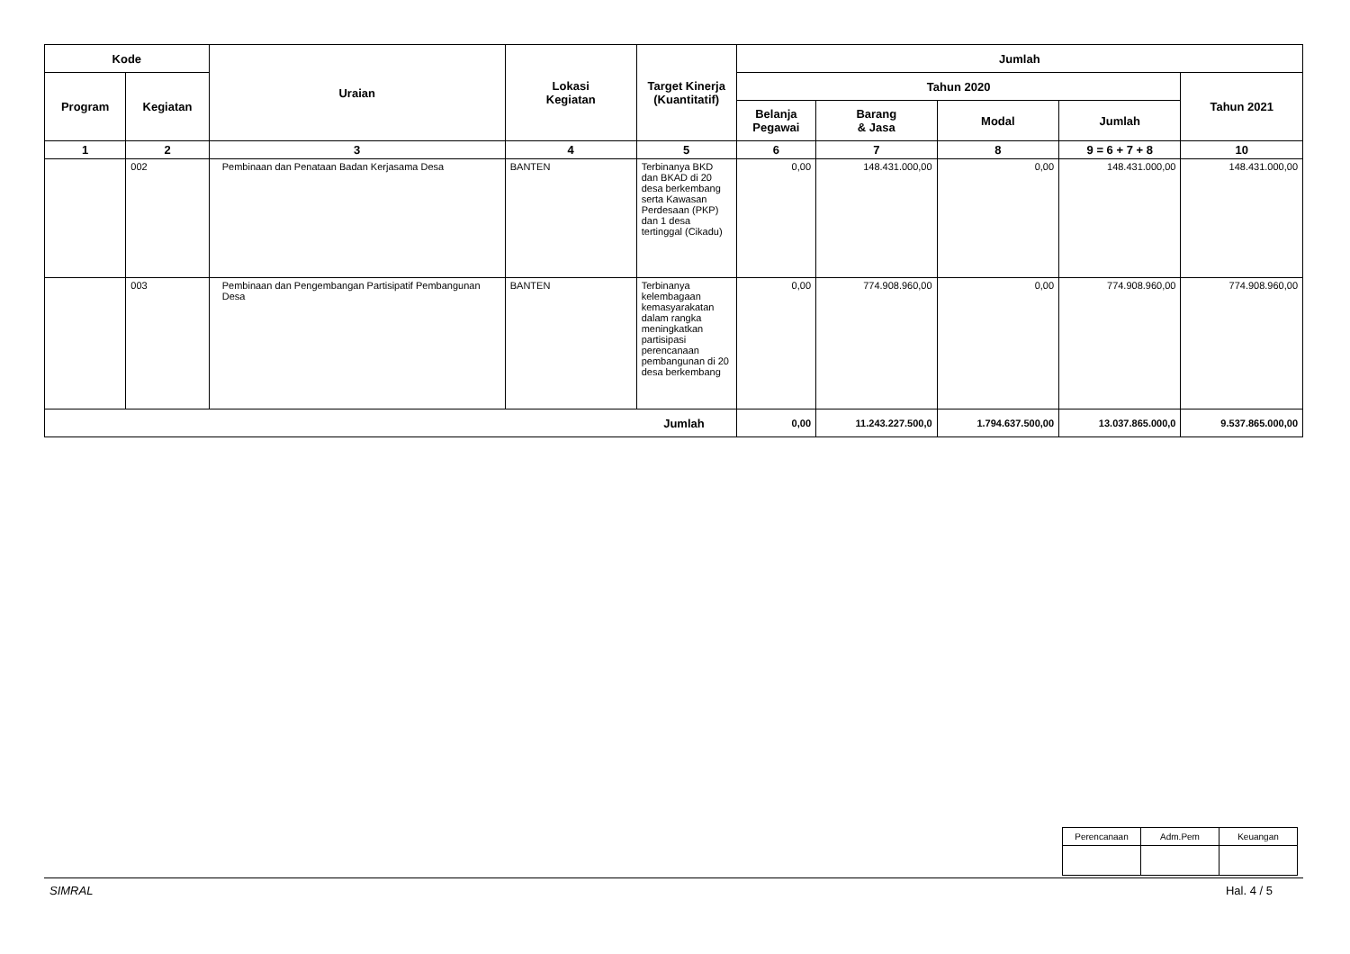| Kode | | Uraian | Lokasi Kegiatan | Target Kinerja (Kuantitatif) | Jumlah | | | | |
| --- | --- | --- | --- | --- | --- | --- | --- | --- | --- |
| Program | Kegiatan | | | | Tahun 2020 | | | | Tahun 2021 |
| | | | | | Belanja Pegawai | Barang & Jasa | Modal | Jumlah | |
| 1 | 2 | 3 | 4 | 5 | 6 | 7 | 8 | 9 = 6 + 7 + 8 | 10 |
| | 002 | Pembinaan dan Penataan Badan Kerjasama Desa | BANTEN | Terbinanya BKD dan BKAD di 20 desa berkembang serta Kawasan Perdesaan (PKP) dan 1 desa tertinggal (Cikadu) | 0,00 | 148.431.000,00 | 0,00 | 148.431.000,00 | 148.431.000,00 |
| | 003 | Pembinaan dan Pengembangan Partisipatif Pembangunan Desa | BANTEN | Terbinanya kelembagaan kemasyarakatan dalam rangka meningkatkan partisipasi perencanaan pembangunan di 20 desa berkembang | 0,00 | 774.908.960,00 | 0,00 | 774.908.960,00 | 774.908.960,00 |
| Jumlah | | | | | 0,00 | 11.243.227.500,0 | 1.794.637.500,00 | 13.037.865.000,0 | 9.537.865.000,00 |
| Perencanaan | Adm.Pem | Keuangan |
SIMRAL Hal. 4 / 5